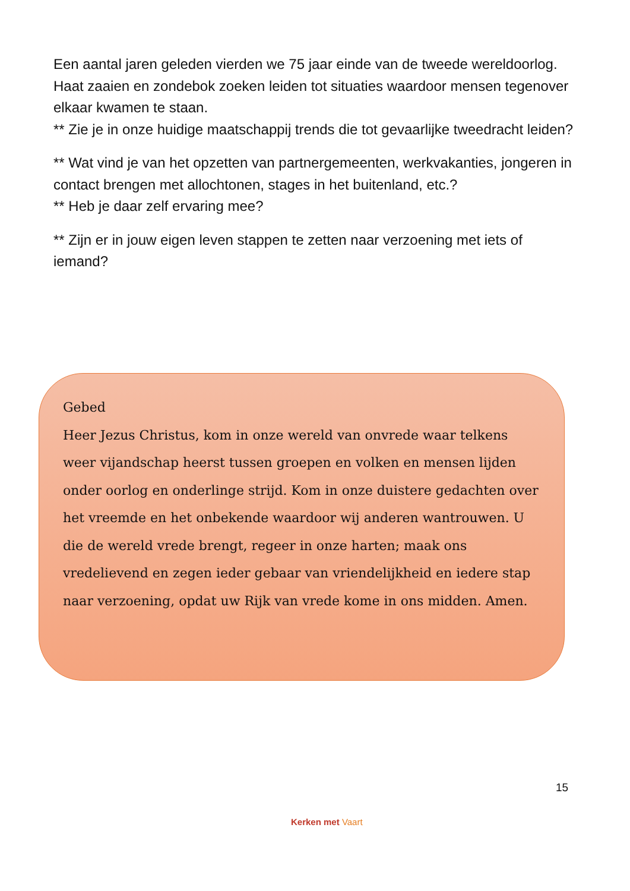Een aantal jaren geleden vierden we 75 jaar einde van de tweede wereldoorlog.
Haat zaaien en zondebok zoeken leiden tot situaties waardoor mensen tegenover elkaar kwamen te staan.
** Zie je in onze huidige maatschappij trends die tot gevaarlijke tweedracht leiden?
** Wat vind je van het opzetten van partnergemeenten, werkvakanties, jongeren in contact brengen met allochtonen, stages in het buitenland, etc.?
** Heb je daar zelf ervaring mee?
** Zijn er in jouw eigen leven stappen te zetten naar verzoening met iets of iemand?
Gebed
Heer Jezus Christus, kom in onze wereld van onvrede waar telkens weer vijandschap heerst tussen groepen en volken en mensen lijden onder oorlog en onderlinge strijd. Kom in onze duistere gedachten over het vreemde en het onbekende waardoor wij anderen wantrouwen. U die de wereld vrede brengt, regeer in onze harten; maak ons vredelievend en zegen ieder gebaar van vriendelijkheid en iedere stap naar verzoening, opdat uw Rijk van vrede kome in ons midden. Amen.
15
Kerken met Vaart